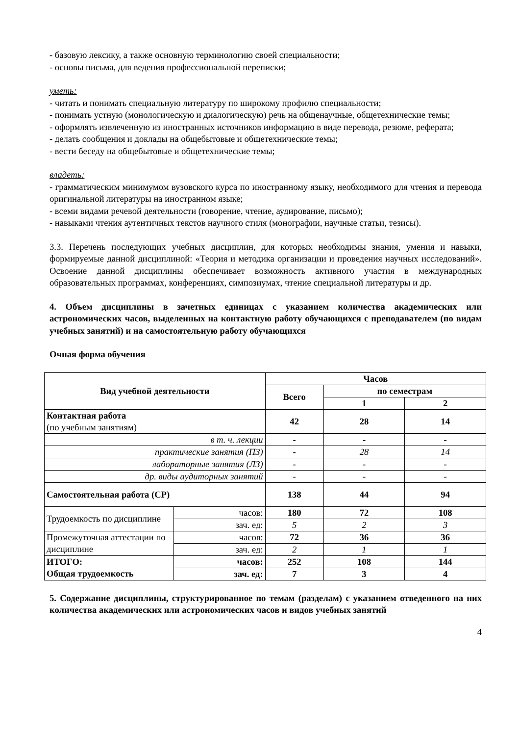- базовую лексику, а также основную терминологию своей специальности;
- основы письма, для ведения профессиональной переписки;
уметь:
- читать и понимать специальную литературу по широкому профилю специальности;
- понимать устную (монологическую и диалогическую) речь на общенаучные, общетехнические темы;
- оформлять извлеченную из иностранных источников информацию в виде перевода, резюме, реферата;
- делать сообщения и доклады на общебытовые и общетехнические темы;
- вести беседу на общебытовые и общетехнические темы;
владеть:
- грамматическим минимумом вузовского курса по иностранному языку, необходимого для чтения и перевода оригинальной литературы на иностранном языке;
- всеми видами речевой деятельности (говорение, чтение, аудирование, письмо);
- навыками чтения аутентичных текстов научного стиля (монографии, научные статьи, тезисы).
3.3. Перечень последующих учебных дисциплин, для которых необходимы знания, умения и навыки, формируемые данной дисциплиной: «Теория и методика организации и проведения научных исследований». Освоение данной дисциплины обеспечивает возможность активного участия в международных образовательных программах, конференциях, симпозиумах, чтение специальной литературы и др.
4. Объем дисциплины в зачетных единицах с указанием количества академических или астрономических часов, выделенных на контактную работу обучающихся с преподавателем (по видам учебных занятий) и на самостоятельную работу обучающихся
Очная форма обучения
| Вид учебной деятельности | | Часов | | |
| --- | --- | --- | --- | --- |
| | | Всего | по семестрам | |
| | | | 1 | 2 |
| Контактная работа (по учебным занятиям) | | 42 | 28 | 14 |
| в т. ч. лекции | | - | - | - |
| практические занятия (ПЗ) | | - | 28 | 14 |
| лабораторные занятия (ЛЗ) | | - | - | - |
| др. виды аудиторных занятий | | - | - | - |
| Самостоятельная работа (СР) | | 138 | 44 | 94 |
| Трудоемкость по дисциплине | часов: | 180 | 72 | 108 |
| | зач. ед: | 5 | 2 | 3 |
| Промежуточная аттестации по дисциплине | часов: | 72 | 36 | 36 |
| | зач. ед: | 2 | 1 | 1 |
| ИТОГО: Общая трудоемкость | часов: | 252 | 108 | 144 |
| | зач. ед: | 7 | 3 | 4 |
5. Содержание дисциплины, структурированное по темам (разделам) с указанием отведенного на них количества академических или астрономических часов и видов учебных занятий
4